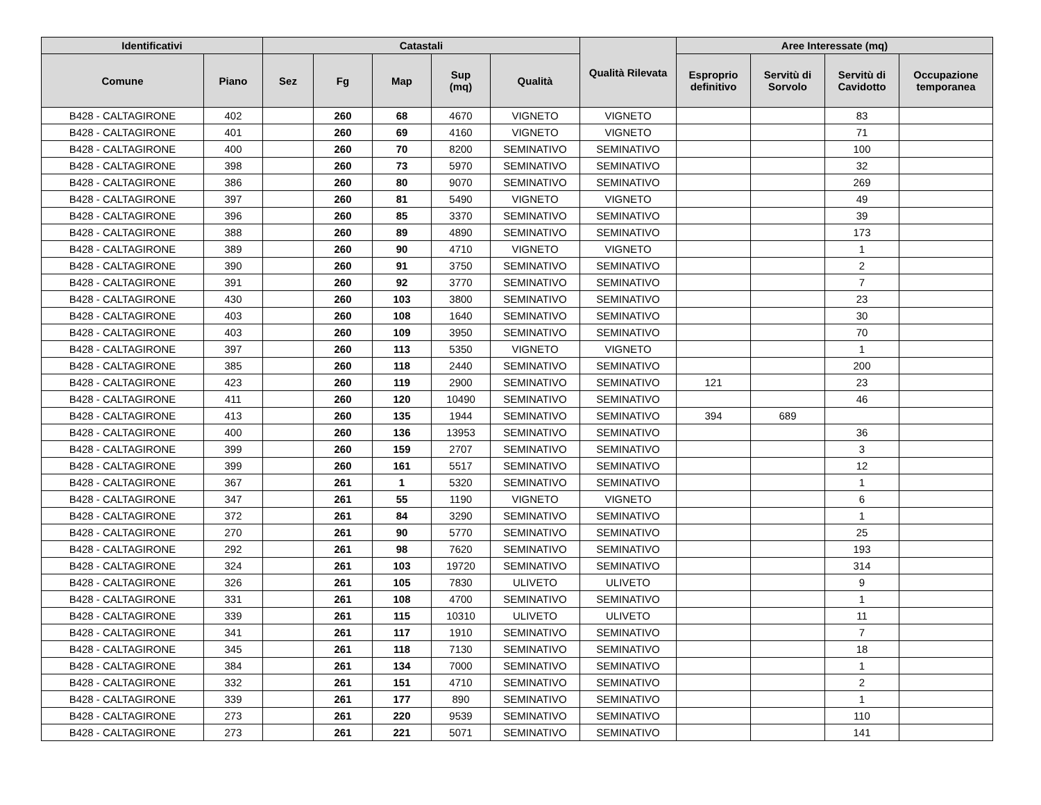| Identificativi | | Catastali | | | | | Qualità Rilevata | Aree Interessate (mq) | | | |
| --- | --- | --- | --- | --- | --- | --- | --- | --- | --- | --- | --- |
| Comune | Piano | Sez | Fg | Map | Sup (mq) | Qualità | | Esproprio definitivo | Servitù di Sorvolo | Servitù di Cavidotto | Occupazione temporanea |
| B428 - CALTAGIRONE | 402 | | 260 | 68 | 4670 | VIGNETO | VIGNETO | | | 83 | |
| B428 - CALTAGIRONE | 401 | | 260 | 69 | 4160 | VIGNETO | VIGNETO | | | 71 | |
| B428 - CALTAGIRONE | 400 | | 260 | 70 | 8200 | SEMINATIVO | SEMINATIVO | | | 100 | |
| B428 - CALTAGIRONE | 398 | | 260 | 73 | 5970 | SEMINATIVO | SEMINATIVO | | | 32 | |
| B428 - CALTAGIRONE | 386 | | 260 | 80 | 9070 | SEMINATIVO | SEMINATIVO | | | 269 | |
| B428 - CALTAGIRONE | 397 | | 260 | 81 | 5490 | VIGNETO | VIGNETO | | | 49 | |
| B428 - CALTAGIRONE | 396 | | 260 | 85 | 3370 | SEMINATIVO | SEMINATIVO | | | 39 | |
| B428 - CALTAGIRONE | 388 | | 260 | 89 | 4890 | SEMINATIVO | SEMINATIVO | | | 173 | |
| B428 - CALTAGIRONE | 389 | | 260 | 90 | 4710 | VIGNETO | VIGNETO | | | 1 | |
| B428 - CALTAGIRONE | 390 | | 260 | 91 | 3750 | SEMINATIVO | SEMINATIVO | | | 2 | |
| B428 - CALTAGIRONE | 391 | | 260 | 92 | 3770 | SEMINATIVO | SEMINATIVO | | | 7 | |
| B428 - CALTAGIRONE | 430 | | 260 | 103 | 3800 | SEMINATIVO | SEMINATIVO | | | 23 | |
| B428 - CALTAGIRONE | 403 | | 260 | 108 | 1640 | SEMINATIVO | SEMINATIVO | | | 30 | |
| B428 - CALTAGIRONE | 403 | | 260 | 109 | 3950 | SEMINATIVO | SEMINATIVO | | | 70 | |
| B428 - CALTAGIRONE | 397 | | 260 | 113 | 5350 | VIGNETO | VIGNETO | | | 1 | |
| B428 - CALTAGIRONE | 385 | | 260 | 118 | 2440 | SEMINATIVO | SEMINATIVO | | | 200 | |
| B428 - CALTAGIRONE | 423 | | 260 | 119 | 2900 | SEMINATIVO | SEMINATIVO | 121 | | 23 | |
| B428 - CALTAGIRONE | 411 | | 260 | 120 | 10490 | SEMINATIVO | SEMINATIVO | | | 46 | |
| B428 - CALTAGIRONE | 413 | | 260 | 135 | 1944 | SEMINATIVO | SEMINATIVO | 394 | 689 | | |
| B428 - CALTAGIRONE | 400 | | 260 | 136 | 13953 | SEMINATIVO | SEMINATIVO | | | 36 | |
| B428 - CALTAGIRONE | 399 | | 260 | 159 | 2707 | SEMINATIVO | SEMINATIVO | | | 3 | |
| B428 - CALTAGIRONE | 399 | | 260 | 161 | 5517 | SEMINATIVO | SEMINATIVO | | | 12 | |
| B428 - CALTAGIRONE | 367 | | 261 | 1 | 5320 | SEMINATIVO | SEMINATIVO | | | 1 | |
| B428 - CALTAGIRONE | 347 | | 261 | 55 | 1190 | VIGNETO | VIGNETO | | | 6 | |
| B428 - CALTAGIRONE | 372 | | 261 | 84 | 3290 | SEMINATIVO | SEMINATIVO | | | 1 | |
| B428 - CALTAGIRONE | 270 | | 261 | 90 | 5770 | SEMINATIVO | SEMINATIVO | | | 25 | |
| B428 - CALTAGIRONE | 292 | | 261 | 98 | 7620 | SEMINATIVO | SEMINATIVO | | | 193 | |
| B428 - CALTAGIRONE | 324 | | 261 | 103 | 19720 | SEMINATIVO | SEMINATIVO | | | 314 | |
| B428 - CALTAGIRONE | 326 | | 261 | 105 | 7830 | ULIVETO | ULIVETO | | | 9 | |
| B428 - CALTAGIRONE | 331 | | 261 | 108 | 4700 | SEMINATIVO | SEMINATIVO | | | 1 | |
| B428 - CALTAGIRONE | 339 | | 261 | 115 | 10310 | ULIVETO | ULIVETO | | | 11 | |
| B428 - CALTAGIRONE | 341 | | 261 | 117 | 1910 | SEMINATIVO | SEMINATIVO | | | 7 | |
| B428 - CALTAGIRONE | 345 | | 261 | 118 | 7130 | SEMINATIVO | SEMINATIVO | | | 18 | |
| B428 - CALTAGIRONE | 384 | | 261 | 134 | 7000 | SEMINATIVO | SEMINATIVO | | | 1 | |
| B428 - CALTAGIRONE | 332 | | 261 | 151 | 4710 | SEMINATIVO | SEMINATIVO | | | 2 | |
| B428 - CALTAGIRONE | 339 | | 261 | 177 | 890 | SEMINATIVO | SEMINATIVO | | | 1 | |
| B428 - CALTAGIRONE | 273 | | 261 | 220 | 9539 | SEMINATIVO | SEMINATIVO | | | 110 | |
| B428 - CALTAGIRONE | 273 | | 261 | 221 | 5071 | SEMINATIVO | SEMINATIVO | | | 141 | |